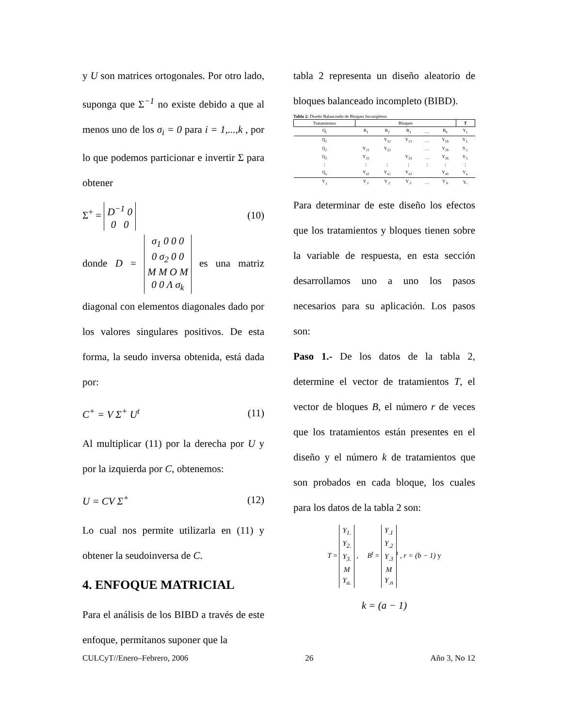y U son matrices ortogonales. Por otro lado, suponga que Σ<sup>−1</sup> no existe debido a que al menos uno de los σ<sub>i</sub> = 0 para i = 1,...,k , por lo que podemos particionar e invertir Σ para obtener
Σ<sup>+</sup> = D<sup>−1</sup> 0
0 0 (10)
donde D = σ<sub>1</sub> 0 0 0
0 σ<sub>2</sub> 0 0
M M O M
0 0 Λ σ<sub>k</sub> es una matriz diagonal con elementos diagonales dado por los valores singulares positivos. De esta forma, la seudo inversa obtenida, está dada por:
C<sup>+</sup> = V Σ<sup>+</sup> U<sup>t</sup> (11)
Al multiplicar (11) por la derecha por U y por la izquierda por C, obtenemos:
U = CV Σ<sup>+</sup> (12)
Lo cual nos permite utilizarla en (11) y obtener la seudoinversa de C.
4. ENFOQUE MATRICIAL
Para el análisis de los BIBD a través de este enfoque, permítanos suponer que la
tabla 2 representa un diseño aleatorio de bloques balanceado incompleto (BIBD).
Tabla 2: Diseño Balanceado de Bloques Incompletos
| Tratamientos | Bloques | | | | | T |
| --- | --- | --- | --- | --- | --- | --- |
| Q<sub>i</sub> | B<sub>1</sub> | B<sub>2</sub> | B<sub>3</sub> | … | B<sub>b</sub> | Y<sub>i.</sub> |
| Q<sub>1</sub> | | Y<sub>12</sub> | Y<sub>13</sub> | … | Y<sub>1b</sub> | Y<sub>1.</sub> |
| Q<sub>2</sub> | Y<sub>21</sub> | Y<sub>22</sub> | | … | Y<sub>2b</sub> | Y<sub>2.</sub> |
| Q<sub>3</sub> | Y<sub>31</sub> | | Y<sub>33</sub> | … | Y<sub>3b</sub> | Y<sub>3.</sub> |
| ⋮ | ⋮ | ⋮ | ⋮ | ⋮ | ⋮ | ⋮ |
| Q<sub>a</sub> | Y<sub>a1</sub> | Y<sub>a2</sub> | Y<sub>a3</sub> | | Y<sub>ab</sub> | Y<sub>a.</sub> |
| Y<sub>.j</sub> | Y<sub>.1</sub> | Y<sub>.2</sub> | Y<sub>.3</sub> | … | Y<sub>.b</sub> | Y.. |
Para determinar de este diseño los efectos que los tratamientos y bloques tienen sobre la variable de respuesta, en esta sección desarrollamos uno a uno los pasos necesarios para su aplicación. Los pasos son:
Paso 1.- De los datos de la tabla 2, determine el vector de tratamientos T, el vector de bloques B, el número r de veces que los tratamientos están presentes en el diseño y el número k de tratamientos que son probados en cada bloque, los cuales para los datos de la tabla 2 son:
T = Y<sub>1.</sub>
Y<sub>2.</sub>
Y<sub>3.</sub>
M
Y<sub>a.</sub> , B<sup>t</sup> = Y<sub>.1</sub>
Y<sub>.2</sub>
Y<sub>.3</sub>
M
Y<sub>.n</sub><sup>t</sup> , r = (b − 1) y
k = (a − 1)
CULCyT//Enero–Febrero, 2006 26 Año 3, No 12